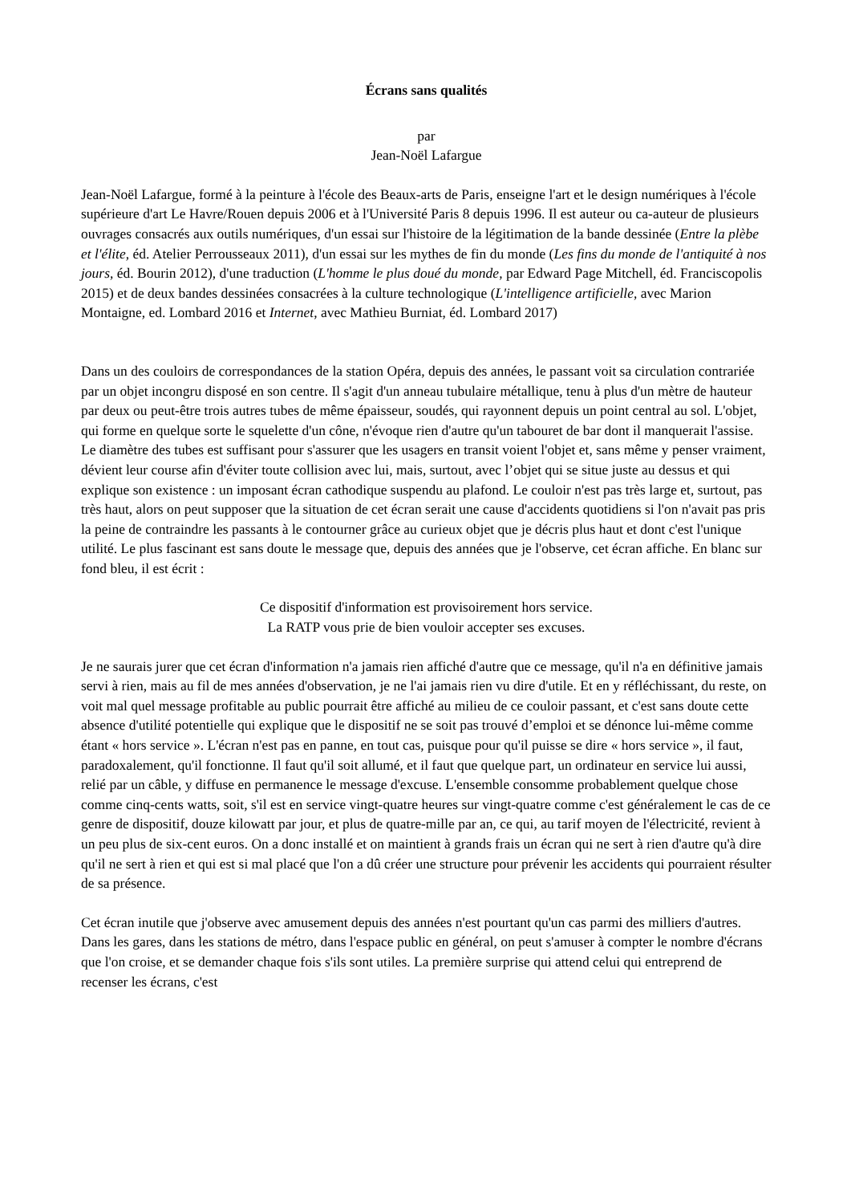Écrans sans qualités
par
Jean-Noël Lafargue
Jean-Noël Lafargue, formé à la peinture à l'école des Beaux-arts de Paris, enseigne l'art et le design numériques à l'école supérieure d'art Le Havre/Rouen depuis 2006 et à l'Université Paris 8 depuis 1996. Il est auteur ou ca-auteur de plusieurs ouvrages consacrés aux outils numériques, d'un essai sur l'histoire de la légitimation de la bande dessinée (Entre la plèbe et l'élite, éd. Atelier Perrousseaux 2011), d'un essai sur les mythes de fin du monde (Les fins du monde de l'antiquité à nos jours, éd. Bourin 2012), d'une traduction (L'homme le plus doué du monde, par Edward Page Mitchell, éd. Franciscopolis 2015) et de deux bandes dessinées consacrées à la culture technologique (L'intelligence artificielle, avec Marion Montaigne, ed. Lombard 2016 et Internet, avec Mathieu Burniat, éd. Lombard 2017)
Dans un des couloirs de correspondances de la station Opéra, depuis des années, le passant voit sa circulation contrariée par un objet incongru disposé en son centre. Il s'agit d'un anneau tubulaire métallique, tenu à plus d'un mètre de hauteur par deux ou peut-être trois autres tubes de même épaisseur, soudés, qui rayonnent depuis un point central au sol. L'objet, qui forme en quelque sorte le squelette d'un cône, n'évoque rien d'autre qu'un tabouret de bar dont il manquerait l'assise. Le diamètre des tubes est suffisant pour s'assurer que les usagers en transit voient l'objet et, sans même y penser vraiment, dévient leur course afin d'éviter toute collision avec lui, mais, surtout, avec l’objet qui se situe juste au dessus et qui explique son existence : un imposant écran cathodique suspendu au plafond. Le couloir n'est pas très large et, surtout, pas très haut, alors on peut supposer que la situation de cet écran serait une cause d'accidents quotidiens si l'on n'avait pas pris la peine de contraindre les passants à le contourner grâce au curieux objet que je décris plus haut et dont c'est l'unique utilité. Le plus fascinant est sans doute le message que, depuis des années que je l'observe, cet écran affiche. En blanc sur fond bleu, il est écrit :
Ce dispositif d'information est provisoirement hors service.
La RATP vous prie de bien vouloir accepter ses excuses.
Je ne saurais jurer que cet écran d'information n'a jamais rien affiché d'autre que ce message, qu'il n'a en définitive jamais servi à rien, mais au fil de mes années d'observation, je ne l'ai jamais rien vu dire d'utile. Et en y réfléchissant, du reste, on voit mal quel message profitable au public pourrait être affiché au milieu de ce couloir passant, et c'est sans doute cette absence d'utilité potentielle qui explique que le dispositif ne se soit pas trouvé d’emploi et se dénonce lui-même comme étant « hors service ». L'écran n'est pas en panne, en tout cas, puisque pour qu'il puisse se dire « hors service », il faut, paradoxalement, qu'il fonctionne. Il faut qu'il soit allumé, et il faut que quelque part, un ordinateur en service lui aussi, relié par un câble, y diffuse en permanence le message d'excuse. L'ensemble consomme probablement quelque chose comme cinq-cents watts, soit, s'il est en service vingt-quatre heures sur vingt-quatre comme c'est généralement le cas de ce genre de dispositif, douze kilowatt par jour, et plus de quatre-mille par an, ce qui, au tarif moyen de l'électricité, revient à un peu plus de six-cent euros. On a donc installé et on maintient à grands frais un écran qui ne sert à rien d'autre qu'à dire qu'il ne sert à rien et qui est si mal placé que l'on a dû créer une structure pour prévenir les accidents qui pourraient résulter de sa présence.
Cet écran inutile que j'observe avec amusement depuis des années n'est pourtant qu'un cas parmi des milliers d'autres. Dans les gares, dans les stations de métro, dans l'espace public en général, on peut s'amuser à compter le nombre d'écrans que l'on croise, et se demander chaque fois s'ils sont utiles. La première surprise qui attend celui qui entreprend de recenser les écrans, c'est